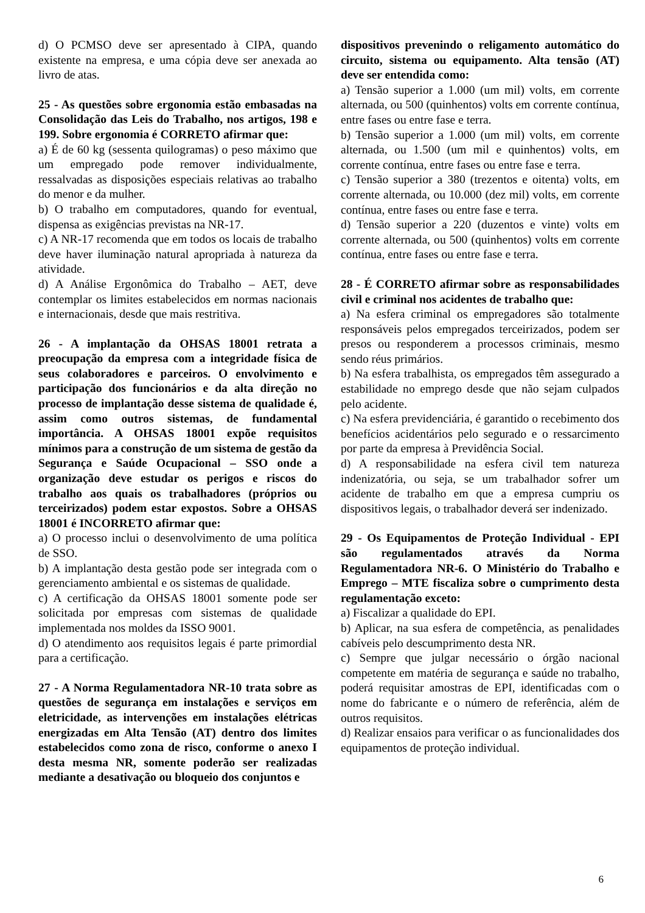d) O PCMSO deve ser apresentado à CIPA, quando existente na empresa, e uma cópia deve ser anexada ao livro de atas.
25 - As questões sobre ergonomia estão embasadas na Consolidação das Leis do Trabalho, nos artigos, 198 e 199. Sobre ergonomia é CORRETO afirmar que:
a) É de 60 kg (sessenta quilogramas) o peso máximo que um empregado pode remover individualmente, ressalvadas as disposições especiais relativas ao trabalho do menor e da mulher.
b) O trabalho em computadores, quando for eventual, dispensa as exigências previstas na NR-17.
c) A NR-17 recomenda que em todos os locais de trabalho deve haver iluminação natural apropriada à natureza da atividade.
d) A Análise Ergonômica do Trabalho – AET, deve contemplar os limites estabelecidos em normas nacionais e internacionais, desde que mais restritiva.
26 - A implantação da OHSAS 18001 retrata a preocupação da empresa com a integridade física de seus colaboradores e parceiros. O envolvimento e participação dos funcionários e da alta direção no processo de implantação desse sistema de qualidade é, assim como outros sistemas, de fundamental importância. A OHSAS 18001 expõe requisitos mínimos para a construção de um sistema de gestão da Segurança e Saúde Ocupacional – SSO onde a organização deve estudar os perigos e riscos do trabalho aos quais os trabalhadores (próprios ou terceirizados) podem estar expostos. Sobre a OHSAS 18001 é INCORRETO afirmar que:
a) O processo inclui o desenvolvimento de uma política de SSO.
b) A implantação desta gestão pode ser integrada com o gerenciamento ambiental e os sistemas de qualidade.
c) A certificação da OHSAS 18001 somente pode ser solicitada por empresas com sistemas de qualidade implementada nos moldes da ISSO 9001.
d) O atendimento aos requisitos legais é parte primordial para a certificação.
27 - A Norma Regulamentadora NR-10 trata sobre as questões de segurança em instalações e serviços em eletricidade, as intervenções em instalações elétricas energizadas em Alta Tensão (AT) dentro dos limites estabelecidos como zona de risco, conforme o anexo I desta mesma NR, somente poderão ser realizadas mediante a desativação ou bloqueio dos conjuntos e
dispositivos prevenindo o religamento automático do circuito, sistema ou equipamento. Alta tensão (AT) deve ser entendida como:
a) Tensão superior a 1.000 (um mil) volts, em corrente alternada, ou 500 (quinhentos) volts em corrente contínua, entre fases ou entre fase e terra.
b) Tensão superior a 1.000 (um mil) volts, em corrente alternada, ou 1.500 (um mil e quinhentos) volts, em corrente contínua, entre fases ou entre fase e terra.
c) Tensão superior a 380 (trezentos e oitenta) volts, em corrente alternada, ou 10.000 (dez mil) volts, em corrente contínua, entre fases ou entre fase e terra.
d) Tensão superior a 220 (duzentos e vinte) volts em corrente alternada, ou 500 (quinhentos) volts em corrente contínua, entre fases ou entre fase e terra.
28 - É CORRETO afirmar sobre as responsabilidades civil e criminal nos acidentes de trabalho que:
a) Na esfera criminal os empregadores são totalmente responsáveis pelos empregados terceirizados, podem ser presos ou responderem a processos criminais, mesmo sendo réus primários.
b) Na esfera trabalhista, os empregados têm assegurado a estabilidade no emprego desde que não sejam culpados pelo acidente.
c) Na esfera previdenciária, é garantido o recebimento dos benefícios acidentários pelo segurado e o ressarcimento por parte da empresa à Previdência Social.
d) A responsabilidade na esfera civil tem natureza indenizatória, ou seja, se um trabalhador sofrer um acidente de trabalho em que a empresa cumpriu os dispositivos legais, o trabalhador deverá ser indenizado.
29 - Os Equipamentos de Proteção Individual - EPI são regulamentados através da Norma Regulamentadora NR-6. O Ministério do Trabalho e Emprego – MTE fiscaliza sobre o cumprimento desta regulamentação exceto:
a) Fiscalizar a qualidade do EPI.
b) Aplicar, na sua esfera de competência, as penalidades cabíveis pelo descumprimento desta NR.
c) Sempre que julgar necessário o órgão nacional competente em matéria de segurança e saúde no trabalho, poderá requisitar amostras de EPI, identificadas com o nome do fabricante e o número de referência, além de outros requisitos.
d) Realizar ensaios para verificar o as funcionalidades dos equipamentos de proteção individual.
6